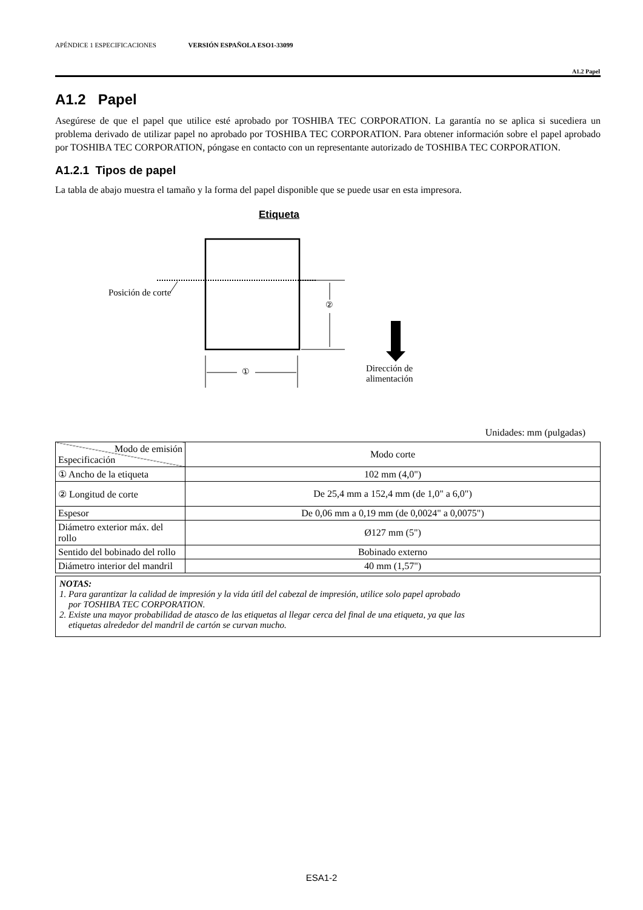APÉNDICE 1 ESPECIFICACIONES VERSIÓN ESPAÑOLA ESO1-33099
A1.2 Papel
A1.2 Papel
Asegúrese de que el papel que utilice esté aprobado por TOSHIBA TEC CORPORATION. La garantía no se aplica si sucediera un problema derivado de utilizar papel no aprobado por TOSHIBA TEC CORPORATION. Para obtener información sobre el papel aprobado por TOSHIBA TEC CORPORATION, póngase en contacto con un representante autorizado de TOSHIBA TEC CORPORATION.
A1.2.1 Tipos de papel
La tabla de abajo muestra el tamaño y la forma del papel disponible que se puede usar en esta impresora.
Etiqueta
Posición de corte
②
①
Dirección de
alimentación
Unidades: mm (pulgadas)
| Modo de emisión Especificación | Modo corte |
| ① Ancho de la etiqueta | 102 mm (4,0") |
| ② Longitud de corte | De 25,4 mm a 152,4 mm (de 1,0" a 6,0") |
| Espesor | De 0,06 mm a 0,19 mm (de 0,0024" a 0,0075") |
| Diámetro exterior máx. del rollo | Ø127 mm (5") |
| Sentido del bobinado del rollo | Bobinado externo |
| Diámetro interior del mandril | 40 mm (1,57") |
NOTAS:
1. Para garantizar la calidad de impresión y la vida útil del cabezal de impresión, utilice solo papel aprobado
por TOSHIBA TEC CORPORATION.
2. Existe una mayor probabilidad de atasco de las etiquetas al llegar cerca del final de una etiqueta, ya que las
etiquetas alrededor del mandril de cartón se curvan mucho.
ESA1-2